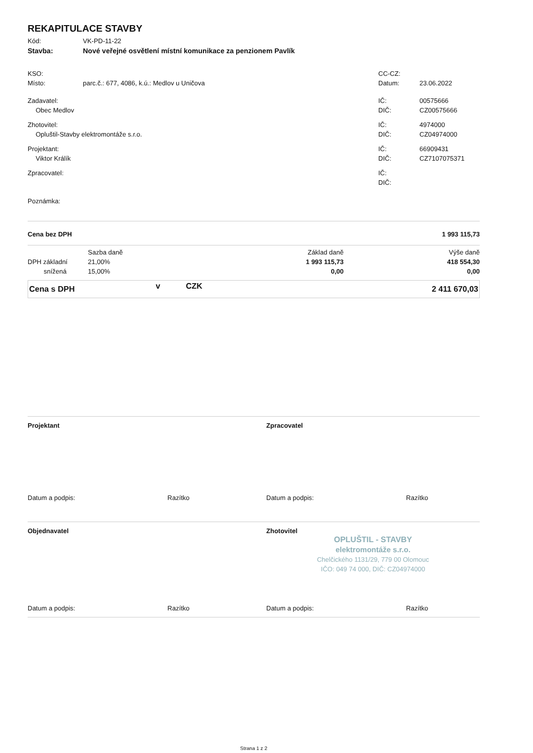REKAPITULACE STAVBY
| Kód: | VK-PD-11-22 |
| Stavba: | Nové veřejné osvětlení místní komunikace za penzionem Pavlík |
| KSO: | | CC-CZ: | |
| Místo: | parc.č.: 677, 4086, k.ú.: Medlov u Uničova | Datum: | 23.06.2022 |
| Zadavatel: | | IČ: | 00575666 |
| Obec Medlov | | DIČ: | CZ00575666 |
| Zhotovitel: | | IČ: | 4974000 |
| Opluštil-Stavby elektromontáže s.r.o. | | DIČ: | CZ04974000 |
| Projektant: | | IČ: | 66909431 |
| Viktor Králík | | DIČ: | CZ7107075371 |
| Zpracovatel: | | IČ: | |
| | | DIČ: | |
| Poznámka: | | | |
| Cena bez DPH | 1 993 115,73 |
| | Sazba daně | Základ daně | Výše daně |
| DPH základní | 21,00% | 1 993 115,73 | 418 554,30 |
| snížená | 15,00% | 0,00 | 0,00 |
| Cena s DPH | v | CZK | 2 411 670,03 |
| Projektant | Zpracovatel |
| Datum a podpis: Razítko | Datum a podpis: Razítko |
| Objednavatel | Zhotovitel OPLUŠTIL - STAVBY elektromontáže s.r.o. Chelčického 1131/29, 779 00 Olomouc IČO: 049 74 000, DIČ: CZ04974000 |
| Datum a podpis: Razítko | Datum a podpis: Razítko |
Strana 1 z 2